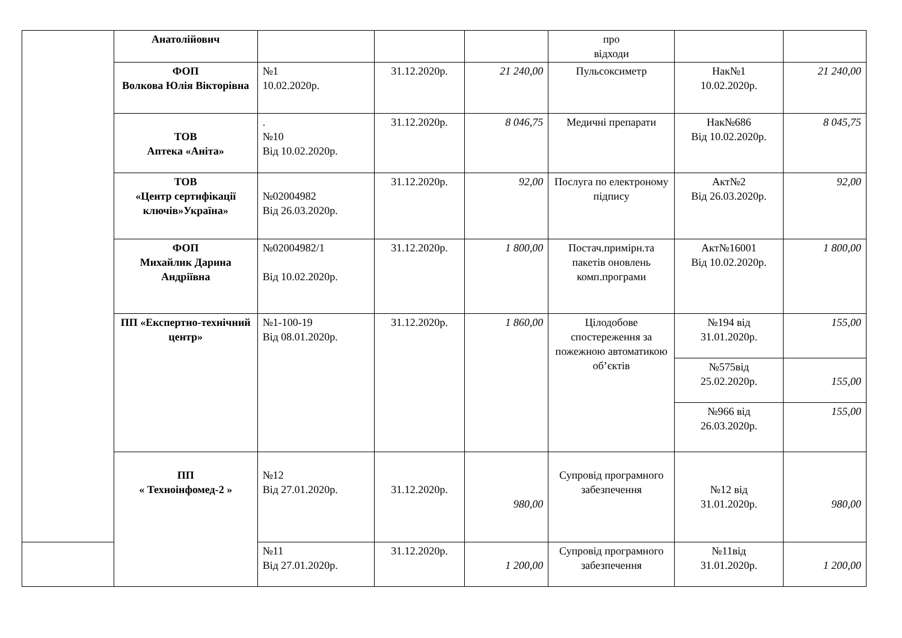| | Анатолійович | | | | про відходи | | |
| | ФОП Волкова Юлія Вікторівна | №1 10.02.2020р. | 31.12.2020р. | 21 240,00 | Пульсоксиметр | Нак№1 10.02.2020р. | 21 240,00 |
| | ТОВ Аптека «Аніта» | . №10 Від 10.02.2020р. | 31.12.2020р. | 8 046,75 | Медичні препарати | Нак№686 Від 10.02.2020р. | 8 045,75 |
| | ТОВ «Центр сертифікації ключів»Україна» | №02004982 Від 26.03.2020р. | 31.12.2020р. | 92,00 | Послуга по електроному підпису | Акт№2 Від 26.03.2020р. | 92,00 |
| | ФОП Михайлик Дарина Андріївна | №02004982/1 Від 10.02.2020р. | 31.12.2020р. | 1 800,00 | Постач.примірн.та пакетів оновлень комп.програми | Акт№16001 Від 10.02.2020р. | 1 800,00 |
| | ПП «Експертно-технічний центр» | №1-100-19 Від 08.01.2020р. | 31.12.2020р. | 1 860,00 | Цілодобове спостереження за пожежною автоматикою об’єктів | №194 від 31.01.2020р. | 155,00 |
| | | | | | | №575від 25.02.2020р. | 155,00 |
| | | | | | | №966 від 26.03.2020р. | 155,00 |
| | ПП « Техноінфомед-2 » | №12 Від 27.01.2020р. | 31.12.2020р. | 980,00 | Супровід програмного забезпечення | №12 від 31.01.2020р. | 980,00 |
| | | №11 Від 27.01.2020р. | 31.12.2020р. | 1 200,00 | Супровід програмного забезпечення | №11від 31.01.2020р. | 1 200,00 |